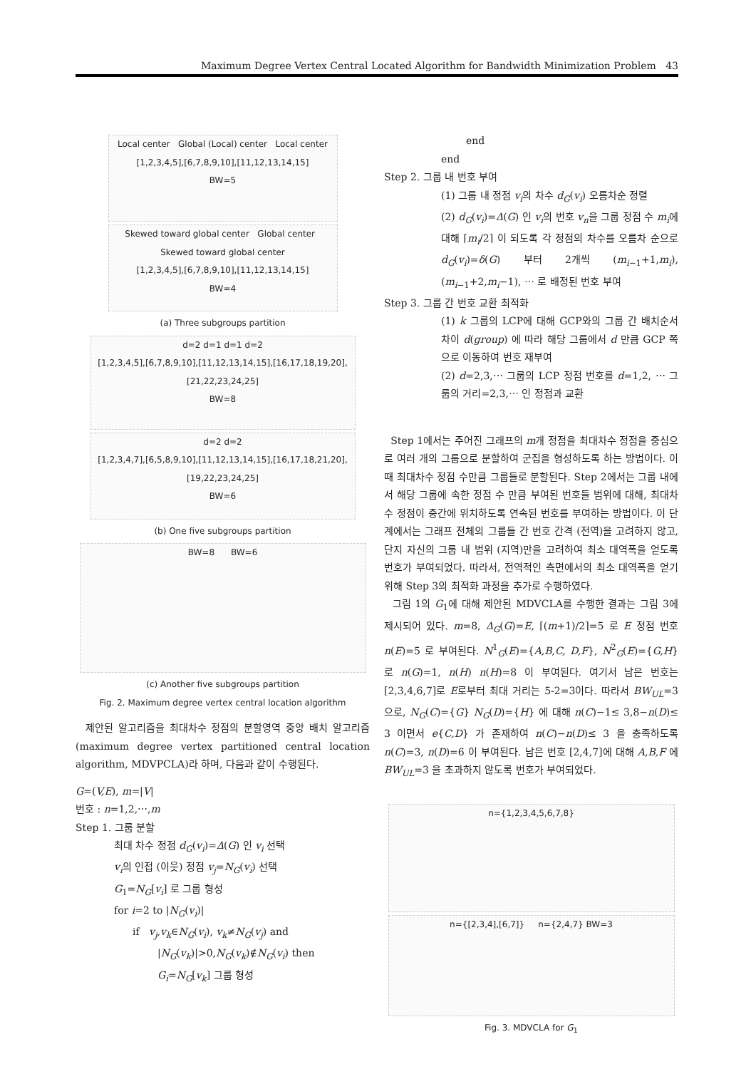Maximum Degree Vertex Central Located Algorithm for Bandwidth Minimization Problem 43
Local center Global (Local) center Local center
[1,2,3,4,5],[6,7,8,9,10],[11,12,13,14,15]
BW=5
Skewed toward global center Global center Skewed toward global center
[1,2,3,4,5],[6,7,8,9,10],[11,12,13,14,15]
BW=4
(a) Three subgroups partition
d=2 d=1 d=1 d=2
[1,2,3,4,5],[6,7,8,9,10],[11,12,13,14,15],[16,17,18,19,20],[21,22,23,24,25]
BW=8
d=2 d=2
[1,2,3,4,7],[6,5,8,9,10],[11,12,13,14,15],[16,17,18,21,20],[19,22,23,24,25]
BW=6
(b) One five subgroups partition
BW=8 BW=6
(c) Another five subgroups partition
Fig. 2. Maximum degree vertex central location algorithm
제안된 알고리즘을 최대차수 정점의 분할영역 중앙 배치 알고리즘(maximum degree vertex partitioned central location algorithm, MDVPCLA)라 하며, 다음과 같이 수행된다.
G=(V,E), m=|V|
번호 : n=1,2,⋯,m
Step 1. 그룹 분할
최대 차수 정점 d<sub>G</sub>(v<sub>i</sub>)=Δ(G) 인 v<sub>i</sub> 선택
v<sub>i</sub>의 인접 (이웃) 정점 v<sub>j</sub>=N<sub>G</sub>(v<sub>i</sub>) 선택
G<sub>1</sub>=N<sub>G</sub>[v<sub>i</sub>] 로 그룹 형성
for i=2 to |N<sub>G</sub>(v<sub>i</sub>)|
if v<sub>j</sub>,v<sub>k</sub>∈N<sub>G</sub>(v<sub>i</sub>), v<sub>k</sub>≠N<sub>G</sub>(v<sub>j</sub>) and
|N<sub>G</sub>(v<sub>k</sub>)|>0,N<sub>G</sub>(v<sub>k</sub>)∉N<sub>G</sub>(v<sub>i</sub>) then
G<sub>i</sub>=N<sub>G</sub>[v<sub>k</sub>] 그룹 형성
end
end
Step 2. 그룹 내 번호 부여
(1) 그룹 내 정점 v<sub>i</sub>의 차수 d<sub>G</sub>(v<sub>i</sub>) 오름차순 정렬
(2) d<sub>G</sub>(v<sub>i</sub>)=Δ(G) 인 v<sub>i</sub>의 번호 v<sub>n</sub>을 그룹 정점 수 m<sub>i</sub>에 대해 ⌈m<sub>i</sub>/2⌉ 이 되도록 각 정점의 차수를 오름차 순으로 d<sub>G</sub>(v<sub>i</sub>)=δ(G) 부터 2개씩 (m<sub>i−1</sub>+1,m<sub>i</sub>), (m<sub>i−1</sub>+2,m<sub>i</sub>−1), ⋯ 로 배정된 번호 부여
Step 3. 그룹 간 번호 교환 최적화
(1) k 그룹의 LCP에 대해 GCP와의 그룹 간 배치순서 차이 d(group) 에 따라 해당 그룹에서 d 만큼 GCP 쪽으로 이동하여 번호 재부여
(2) d=2,3,⋯ 그룹의 LCP 정점 번호를 d=1,2, ⋯ 그룹의 거리=2,3,⋯ 인 정점과 교환
Step 1에서는 주어진 그래프의 m개 정점을 최대차수 정점을 중심으로 여러 개의 그룹으로 분할하여 군집을 형성하도록 하는 방법이다. 이 때 최대차수 정점 수만큼 그룹들로 분할된다. Step 2에서는 그룹 내에서 해당 그룹에 속한 정점 수 만큼 부여된 번호들 범위에 대해, 최대차수 정점이 중간에 위치하도록 연속된 번호를 부여하는 방법이다. 이 단계에서는 그래프 전체의 그룹들 간 번호 간격 (전역)을 고려하지 않고, 단지 자신의 그룹 내 범위 (지역)만을 고려하여 최소 대역폭을 얻도록 번호가 부여되었다. 따라서, 전역적인 측면에서의 최소 대역폭을 얻기 위해 Step 3의 최적화 과정을 추가로 수행하였다.
그림 1의 G<sub>1</sub>에 대해 제안된 MDVCLA를 수행한 결과는 그림 3에 제시되어 있다. m=8, Δ<sub>G</sub>(G)=E, ⌈(m+1)/2⌉=5 로 E 정점 번호 n(E)=5 로 부여된다. N<sup>1</sup><sub>G</sub>(E)={A,B,C, D,F}, N<sup>2</sup><sub>G</sub>(E)={G,H} 로 n(G)=1, n(H) n(H)=8 이 부여된다. 여기서 남은 번호는 [2,3,4,6,7]로 E로부터 최대 거리는 5-2=3이다. 따라서 BW<sub>UL</sub>=3 으로, N<sub>G</sub>(C)={G} N<sub>G</sub>(D)={H} 에 대해 n(C)−1≤ 3,8−n(D)≤ 3 이면서 e{C,D} 가 존재하여 n(C)−n(D)≤ 3 을 충족하도록 n(C)=3, n(D)=6 이 부여된다. 남은 번호 [2,4,7]에 대해 A,B,F 에 BW<sub>UL</sub>=3 을 초과하지 않도록 번호가 부여되었다.
n={1,2,3,4,5,6,7,8}
n={[2,3,4],[6,7]} n={2,4,7} BW=3
Fig. 3. MDVCLA for G<sub>1</sub>